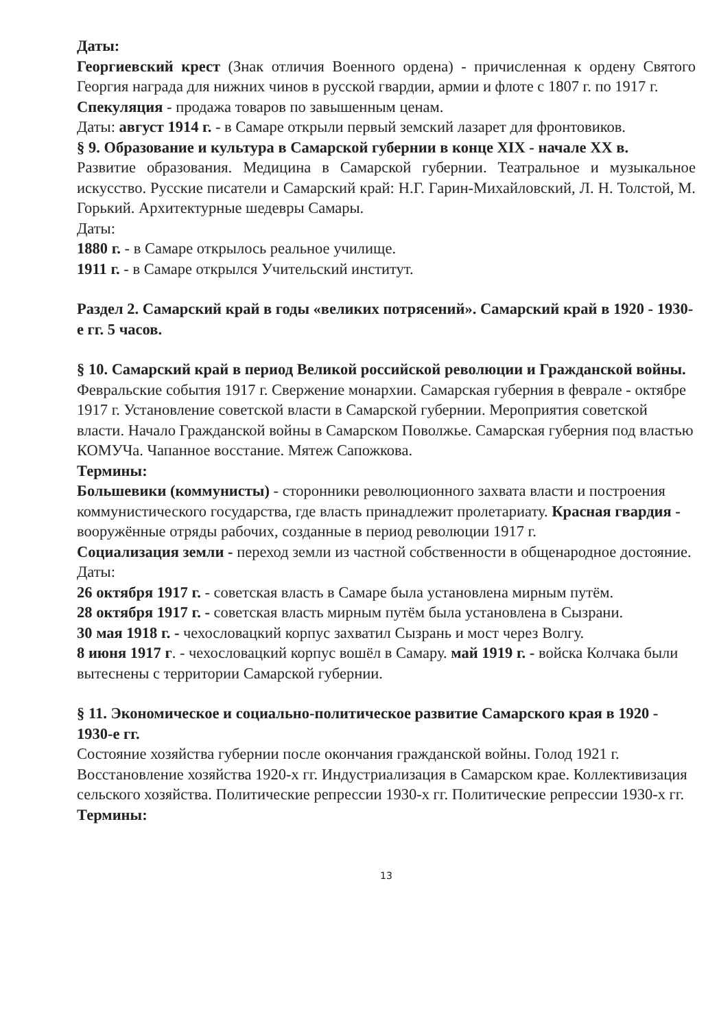Даты:
Георгиевский крест (Знак отличия Военного ордена) - причисленная к ордену Святого Георгия награда для нижних чинов в русской гвардии, армии и флоте с 1807 г. по 1917 г.
Спекуляция - продажа товаров по завышенным ценам.
Даты: август 1914 г. - в Самаре открыли первый земский лазарет для фронтовиков.
§ 9. Образование и культура в Самарской губернии в конце XIX - начале XX в.
Развитие образования. Медицина в Самарской губернии. Театральное и музыкальное искусство. Русские писатели и Самарский край: Н.Г. Гарин-Михайловский, Л. Н. Толстой, М. Горький. Архитектурные шедевры Самары.
Даты:
1880 г. - в Самаре открылось реальное училище.
1911 г. - в Самаре открылся Учительский институт.
Раздел 2. Самарский край в годы «великих потрясений». Самарский край в 1920 - 1930-е гг. 5 часов.
§ 10. Самарский край в период Великой российской революции и Гражданской войны.
Февральские события 1917 г. Свержение монархии. Самарская губерния в феврале - октябре 1917 г. Установление советской власти в Самарской губернии. Мероприятия советской власти. Начало Гражданской войны в Самарском Поволжье. Самарская губерния под властью КОМУЧа. Чапанное восстание. Мятеж Сапожкова.
Термины:
Большевики (коммунисты) - сторонники революционного захвата власти и построения коммунистического государства, где власть принадлежит пролетариату. Красная гвардия - вооружённые отряды рабочих, созданные в период революции 1917 г.
Социализация земли - переход земли из частной собственности в общенародное достояние.
Даты:
26 октября 1917 г. - советская власть в Самаре была установлена мирным путём.
28 октября 1917 г. - советская власть мирным путём была установлена в Сызрани.
30 мая 1918 г. - чехословацкий корпус захватил Сызрань и мост через Волгу.
8 июня 1917 г. - чехословацкий корпус вошёл в Самару. май 1919 г. - войска Колчака были вытеснены с территории Самарской губернии.
§ 11. Экономическое и социально-политическое развитие Самарского края в 1920 - 1930-е гг.
Состояние хозяйства губернии после окончания гражданской войны. Голод 1921 г. Восстановление хозяйства 1920-х гг. Индустриализация в Самарском крае. Коллективизация сельского хозяйства. Политические репрессии 1930-х гг. Политические репрессии 1930-х гг.
Термины:
13